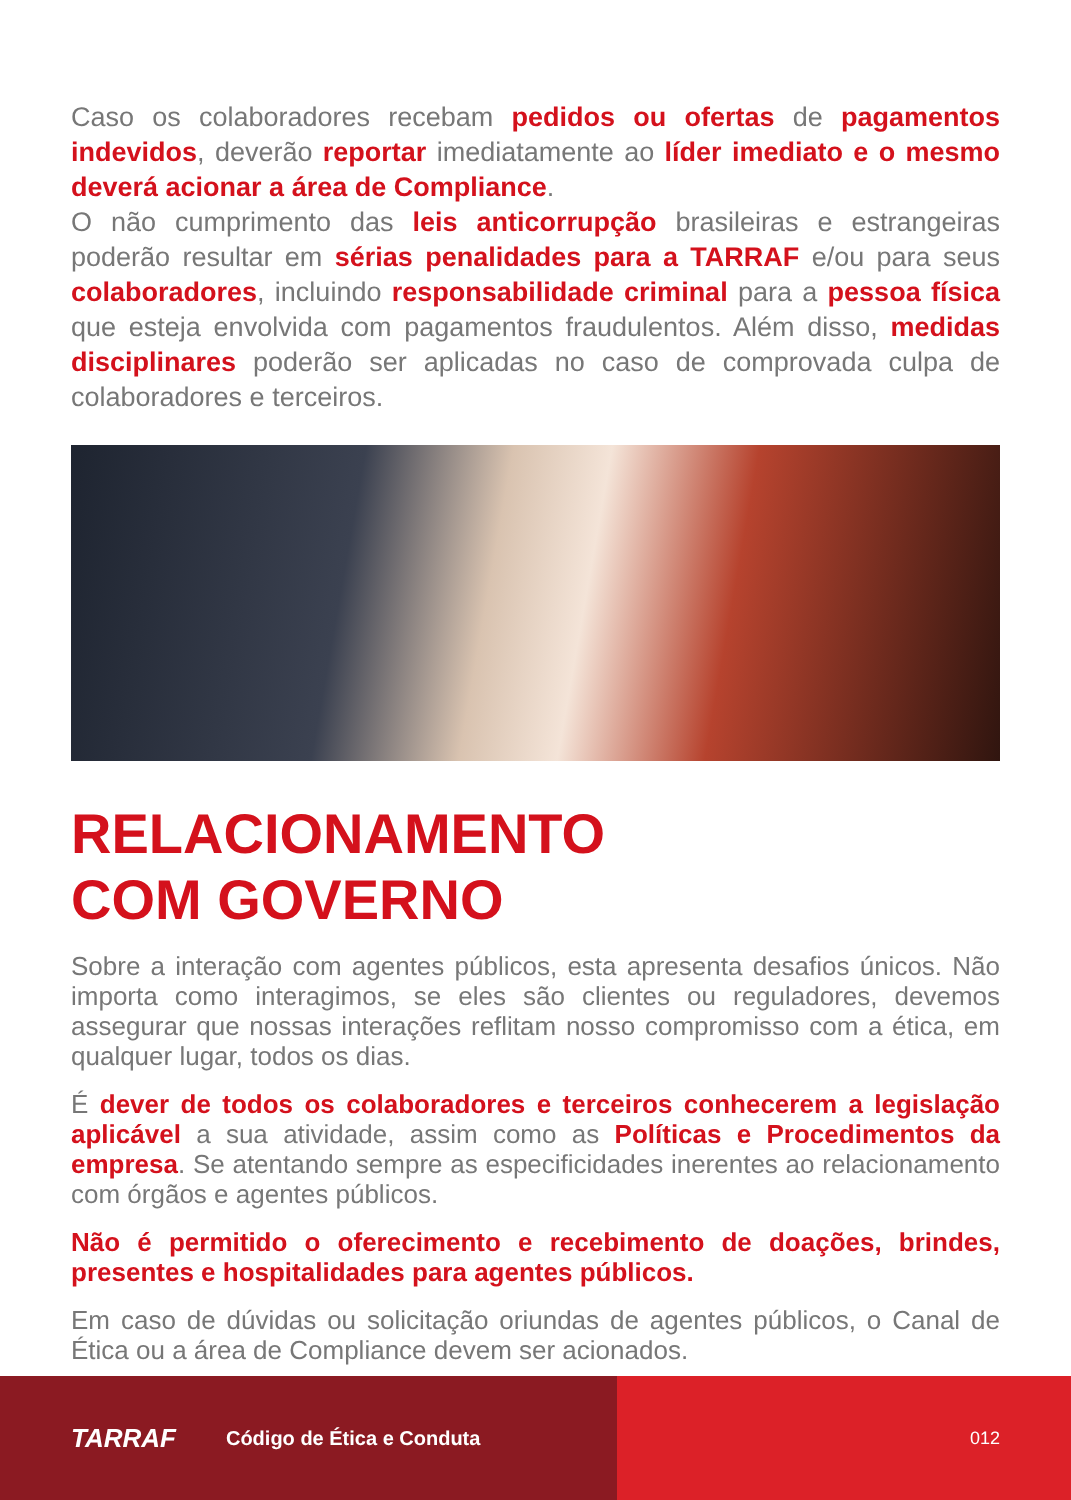Caso os colaboradores recebam pedidos ou ofertas de pagamentos indevidos, deverão reportar imediatamente ao líder imediato e o mesmo deverá acionar a área de Compliance.
O não cumprimento das leis anticorrupção brasileiras e estrangeiras poderão resultar em sérias penalidades para a TARRAF e/ou para seus colaboradores, incluindo responsabilidade criminal para a pessoa física que esteja envolvida com pagamentos fraudulentos. Além disso, medidas disciplinares poderão ser aplicadas no caso de comprovada culpa de colaboradores e terceiros.
RELACIONAMENTO
COM GOVERNO
Sobre a interação com agentes públicos, esta apresenta desafios únicos. Não importa como interagimos, se eles são clientes ou reguladores, devemos assegurar que nossas interações reflitam nosso compromisso com a ética, em qualquer lugar, todos os dias.
É dever de todos os colaboradores e terceiros conhecerem a legislação aplicável a sua atividade, assim como as Políticas e Procedimentos da empresa. Se atentando sempre as especificidades inerentes ao relacionamento com órgãos e agentes públicos.
Não é permitido o oferecimento e recebimento de doações, brindes, presentes e hospitalidades para agentes públicos.
Em caso de dúvidas ou solicitação oriundas de agentes públicos, o Canal de Ética ou a área de Compliance devem ser acionados.
TARRAF Código de Ética e Conduta 012